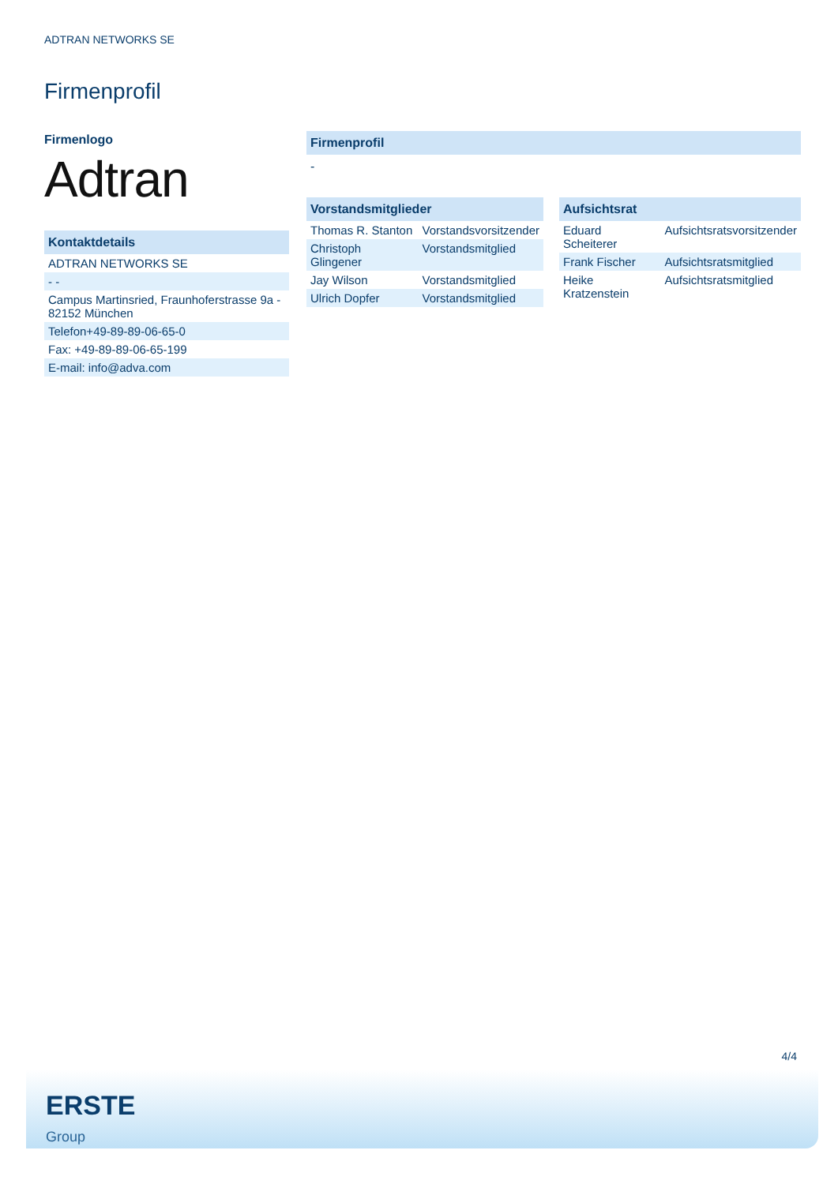ADTRAN NETWORKS SE
Firmenprofil
Firmenlogo
Adtran
Kontaktdetails
| ADTRAN NETWORKS SE |
| - - |
| Campus Martinsried, Fraunhoferstrasse 9a - 82152 München |
| Telefon+49-89-89-06-65-0 |
| Fax: +49-89-89-06-65-199 |
| E-mail: info@adva.com |
Firmenprofil
-
Vorstandsmitglieder
| Thomas R. Stanton | Vorstandsvorsitzender |
| Christoph Glingener | Vorstandsmitglied |
| Jay Wilson | Vorstandsmitglied |
| Ulrich Dopfer | Vorstandsmitglied |
Aufsichtsrat
| Eduard Scheiterer | Aufsichtsratsvorsitzender |
| Frank Fischer | Aufsichtsratsmitglied |
| Heike Kratzenstein | Aufsichtsratsmitglied |
4/4
ERSTE
Group